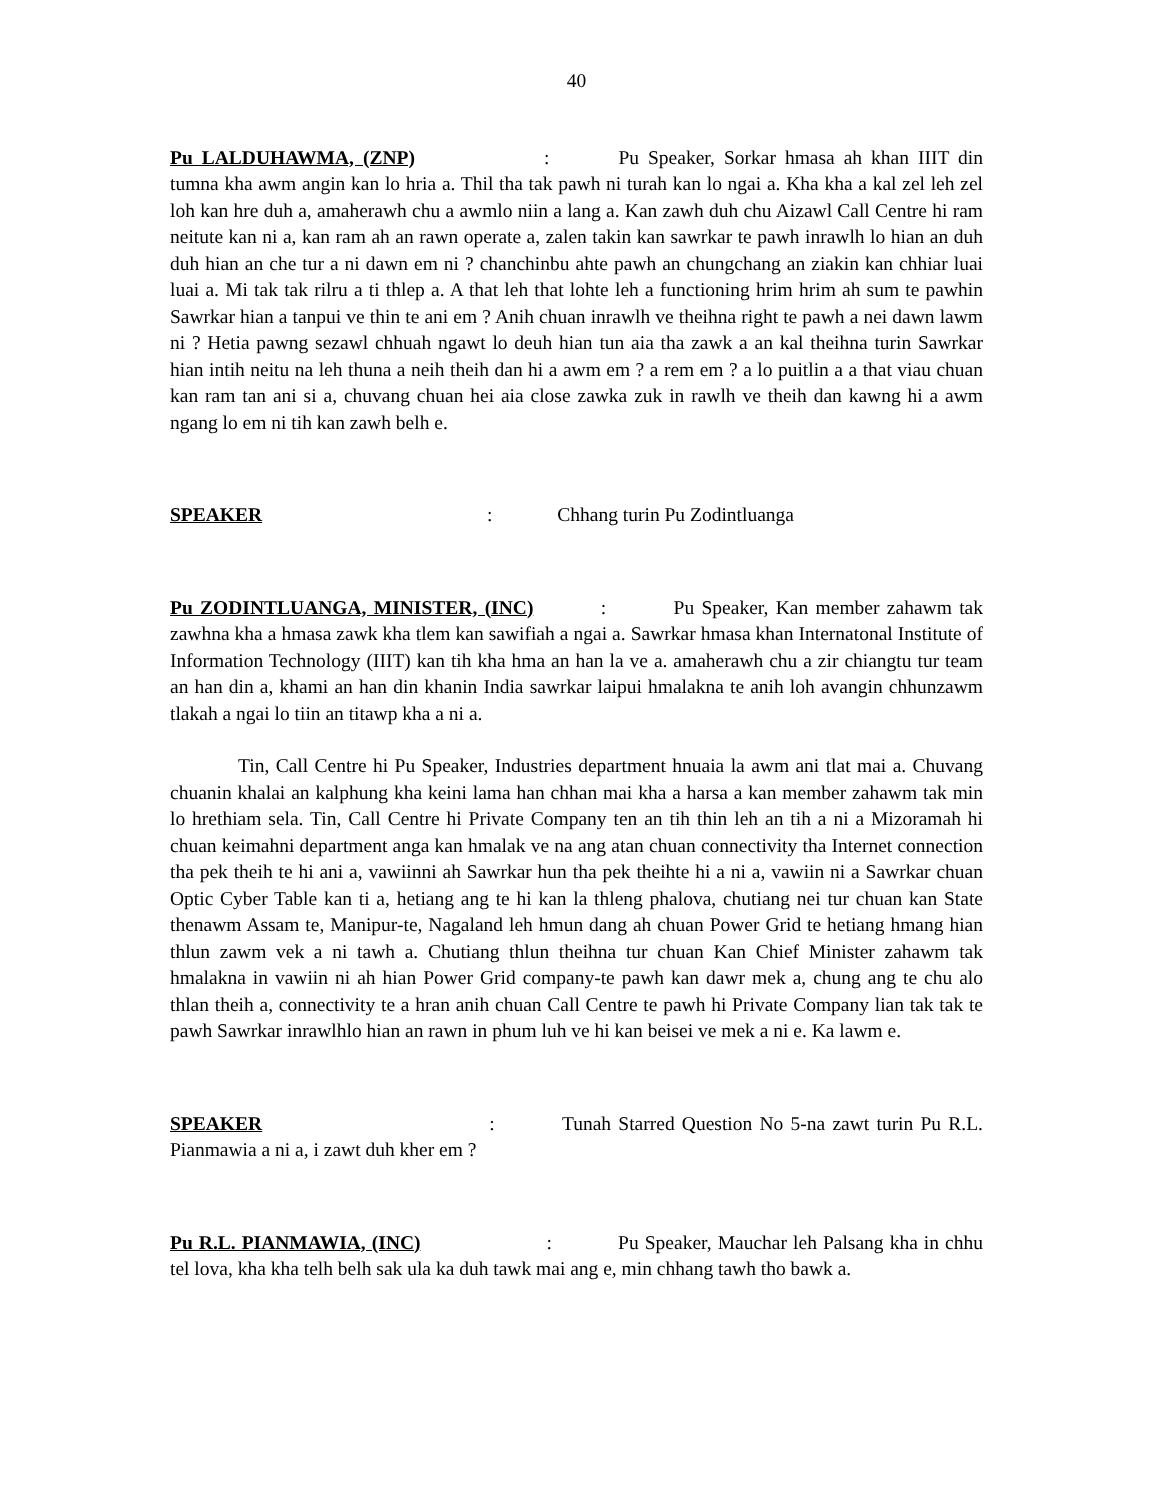40
Pu LALDUHAWMA, (ZNP) : Pu Speaker, Sorkar hmasa ah khan IIIT din tumna kha awm angin kan lo hria a. Thil tha tak pawh ni turah kan lo ngai a. Kha kha a kal zel leh zel loh kan hre duh a, amaherawh chu a awmlo niin a lang a. Kan zawh duh chu Aizawl Call Centre hi ram neitute kan ni a, kan ram ah an rawn operate a, zalen takin kan sawrkar te pawh inrawlh lo hian an duh duh hian an che tur a ni dawn em ni ? chanchinbu ahte pawh an chungchang an ziakin kan chhiar luai luai a. Mi tak tak rilru a ti thlep a. A that leh that lohte leh a functioning hrim hrim ah sum te pawhin Sawrkar hian a tanpui ve thin te ani em ? Anih chuan inrawlh ve theihna right te pawh a nei dawn lawm ni ? Hetia pawng sezawl chhuah ngawt lo deuh hian tun aia tha zawk a an kal theihna turin Sawrkar hian intih neitu na leh thuna a neih theih dan hi a awm em ? a rem em ? a lo puitlin a a that viau chuan kan ram tan ani si a, chuvang chuan hei aia close zawka zuk in rawlh ve theih dan kawng hi a awm ngang lo em ni tih kan zawh belh e.
SPEAKER : Chhang turin Pu Zodintluanga
Pu ZODINTLUANGA, MINISTER, (INC) : Pu Speaker, Kan member zahawm tak zawhna kha a hmasa zawk kha tlem kan sawifiah a ngai a. Sawrkar hmasa khan Internatonal Institute of Information Technology (IIIT) kan tih kha hma an han la ve a. amaherawh chu a zir chiangtu tur team an han din a, khami an han din khanin India sawrkar laipui hmalakna te anih loh avangin chhunzawm tlakah a ngai lo tiin an titawp kha a ni a.
Tin, Call Centre hi Pu Speaker, Industries department hnuaia la awm ani tlat mai a. Chuvang chuanin khalai an kalphung kha keini lama han chhan mai kha a harsa a kan member zahawm tak min lo hrethiam sela. Tin, Call Centre hi Private Company ten an tih thin leh an tih a ni a Mizoramah hi chuan keimahni department anga kan hmalak ve na ang atan chuan connectivity tha Internet connection tha pek theih te hi ani a, vawiinni ah Sawrkar hun tha pek theihte hi a ni a, vawiin ni a Sawrkar chuan Optic Cyber Table kan ti a, hetiang ang te hi kan la thleng phalova, chutiang nei tur chuan kan State thenawm Assam te, Manipur-te, Nagaland leh hmun dang ah chuan Power Grid te hetiang hmang hian thlun zawm vek a ni tawh a. Chutiang thlun theihna tur chuan Kan Chief Minister zahawm tak hmalakna in vawiin ni ah hian Power Grid company-te pawh kan dawr mek a, chung ang te chu alo thlan theih a, connectivity te a hran anih chuan Call Centre te pawh hi Private Company lian tak tak te pawh Sawrkar inrawlhlo hian an rawn in phum luh ve hi kan beisei ve mek a ni e. Ka lawm e.
SPEAKER : Tunah Starred Question No 5-na zawt turin Pu R.L. Pianmawia a ni a, i zawt duh kher em ?
Pu R.L. PIANMAWIA, (INC) : Pu Speaker, Mauchar leh Palsang kha in chhu tel lova, kha kha telh belh sak ula ka duh tawk mai ang e, min chhang tawh tho bawk a.